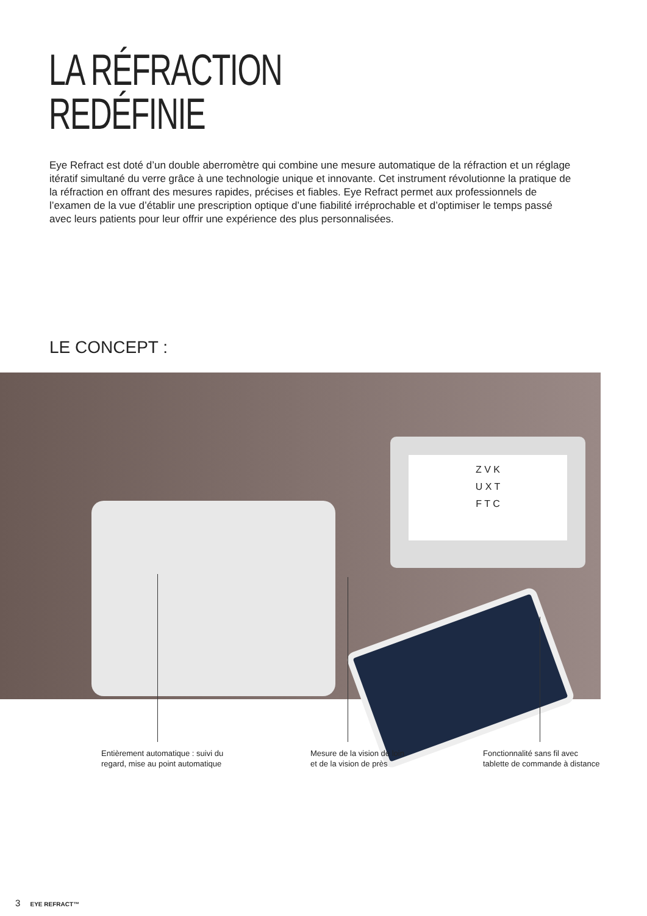LA RÉFRACTION
REDÉFINIE
Eye Refract est doté d’un double aberromètre qui combine une mesure automatique de la réfraction et un réglage itératif simultané du verre grâce à une technologie unique et innovante. Cet instrument révolutionne la pratique de la réfraction en offrant des mesures rapides, précises et fiables. Eye Refract permet aux professionnels de l’examen de la vue d’établir une prescription optique d’une fiabilité irréprochable et d’optimiser le temps passé avec leurs patients pour leur offrir une expérience des plus personnalisées.
LE CONCEPT :
Z V K
U X T
F T C
Entièrement automatique : suivi du
regard, mise au point automatique
Mesure de la vision de loin
et de la vision de près
Fonctionnalité sans fil avec
tablette de commande à distance
3 EYE REFRACT™